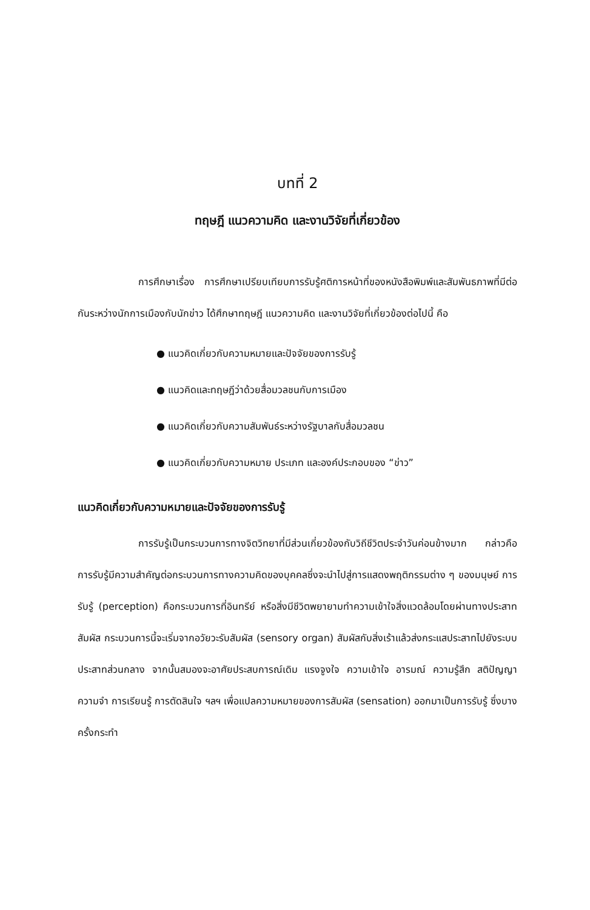บทที่ 2
ทฤษฎี แนวความคิด และงานวิจัยที่เกี่ยวข้อง
การศึกษาเรื่อง การศึกษาเปรียบเทียบการรับรู้ศติการหน้าที่ของหนังสือพิมพ์และสัมพันธภาพที่มีต่อกันระหว่างนักการเมืองกับนักข่าว ได้ศึกษาทฤษฎี แนวความคิด และงานวิจัยที่เกี่ยวข้องต่อไปนี้ คือ
● แนวคิดเกี่ยวกับความหมายและปัจจัยของการรับรู้
● แนวคิดและทฤษฎีว่าด้วยสื่อมวลชนกับการเมือง
● แนวคิดเกี่ยวกับความสัมพันธ์ระหว่างรัฐบาลกับสื่อมวลชน
● แนวคิดเกี่ยวกับความหมาย ประเภท และองค์ประกอบของ “ข่าว”
แนวคิดเกี่ยวกับความหมายและปัจจัยของการรับรู้
การรับรู้เป็นกระบวนการทางจิตวิทยาที่มีส่วนเกี่ยวข้องกับวิถีชีวิตประจำวันค่อนข้างมาก กล่าวคือ การรับรู้มีความสำคัญต่อกระบวนการทางความคิดของบุคคลซึ่งจะนำไปสู่การแสดงพฤติกรรมต่าง ๆ ของมนุษย์ การรับรู้ (perception) คือกระบวนการที่อินทรีย์ หรือสิ่งมีชีวิตพยายามทำความเข้าใจสิ่งแวดล้อมโดยผ่านทางประสาทสัมผัส กระบวนการนี้จะเริ่มจากอวัยวะรับสัมผัส (sensory organ) สัมผัสกับสิ่งเร้าแล้วส่งกระแสประสาทไปยังระบบประสาทส่วนกลาง จากนั้นสมองจะอาศัยประสบการณ์เดิม แรงจูงใจ ความเข้าใจ อารมณ์ ความรู้สึก สติปัญญา ความจำ การเรียนรู้ การตัดสินใจ ฯลฯ เพื่อแปลความหมายของการสัมผัส (sensation) ออกมาเป็นการรับรู้ ซึ่งบางครั้งกระทำ